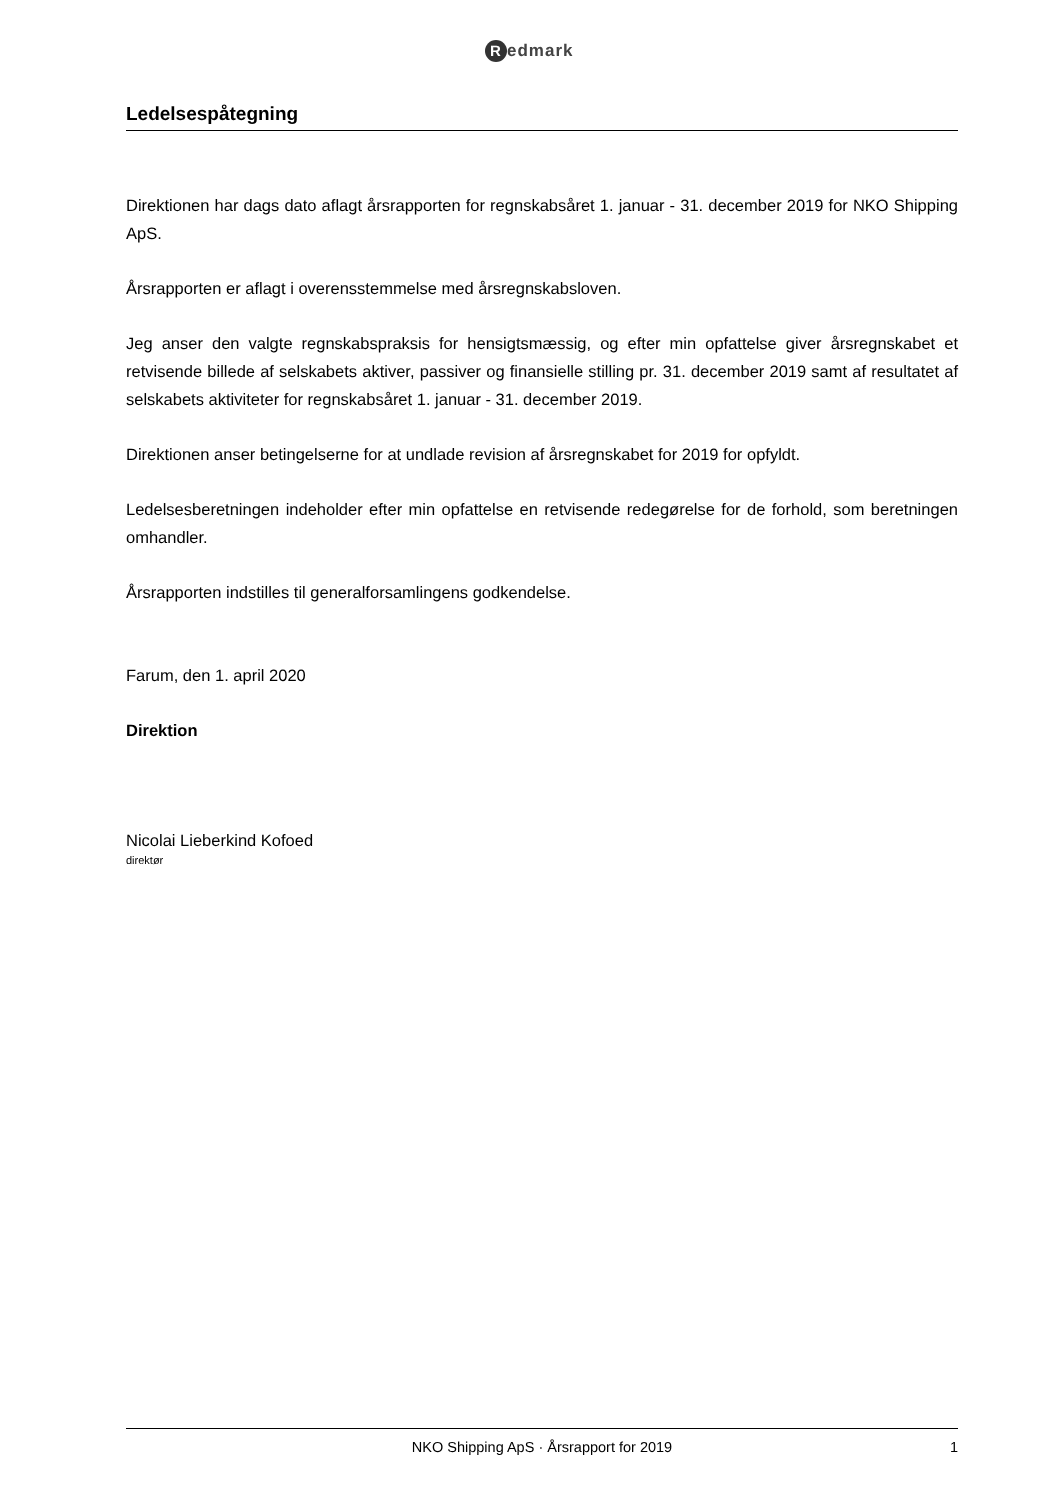Redmark
Ledelsespåtegning
Direktionen har dags dato aflagt årsrapporten for regnskabsåret 1. januar - 31. december 2019 for NKO Shipping ApS.
Årsrapporten er aflagt i overensstemmelse med årsregnskabsloven.
Jeg anser den valgte regnskabspraksis for hensigtsmæssig, og efter min opfattelse giver årsregnskabet et retvisende billede af selskabets aktiver, passiver og finansielle stilling pr. 31. december 2019 samt af resultatet af selskabets aktiviteter for regnskabsåret 1. januar - 31. december 2019.
Direktionen anser betingelserne for at undlade revision af årsregnskabet for 2019 for opfyldt.
Ledelsesberetningen indeholder efter min opfattelse en retvisende redegørelse for de forhold, som beretningen omhandler.
Årsrapporten indstilles til generalforsamlingens godkendelse.
Farum, den 1. april 2020
Direktion
Nicolai Lieberkind Kofoed
direktør
NKO Shipping ApS · Årsrapport for 2019
1